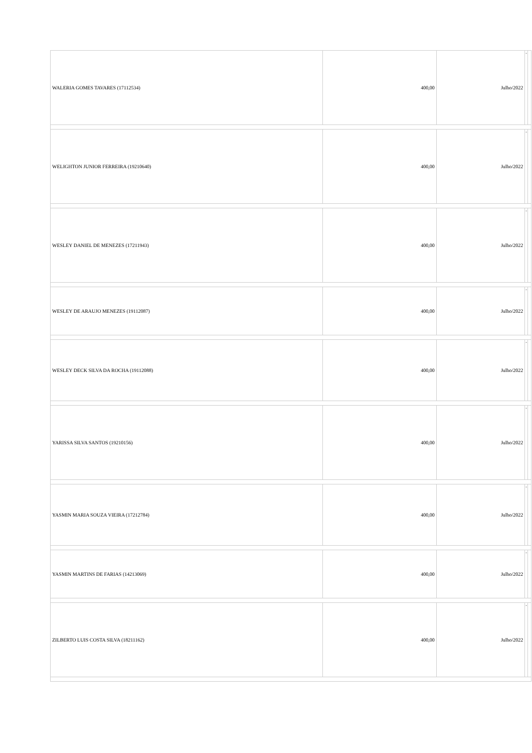| WALERIA GOMES TAVARES (17112534) | 400,00 | Julho/2022 | - | |
| WELIGHTON JUNIOR FERREIRA (19210640) | 400,00 | Julho/2022 | - | |
| WESLEY DANIEL DE MENEZES (17211943) | 400,00 | Julho/2022 | - | |
| WESLEY DE ARAUJO MENEZES (19112087) | 400,00 | Julho/2022 | - | |
| WESLEY DECK SILVA DA ROCHA (19112088) | 400,00 | Julho/2022 | - | |
| YARISSA SILVA SANTOS (19210156) | 400,00 | Julho/2022 | - | |
| YASMIN MARIA SOUZA VIEIRA (17212784) | 400,00 | Julho/2022 | - | |
| YASMIN MARTINS DE FARIAS (14213069) | 400,00 | Julho/2022 | - | |
| ZILBERTO LUIS COSTA SILVA (18211162) | 400,00 | Julho/2022 | - | |